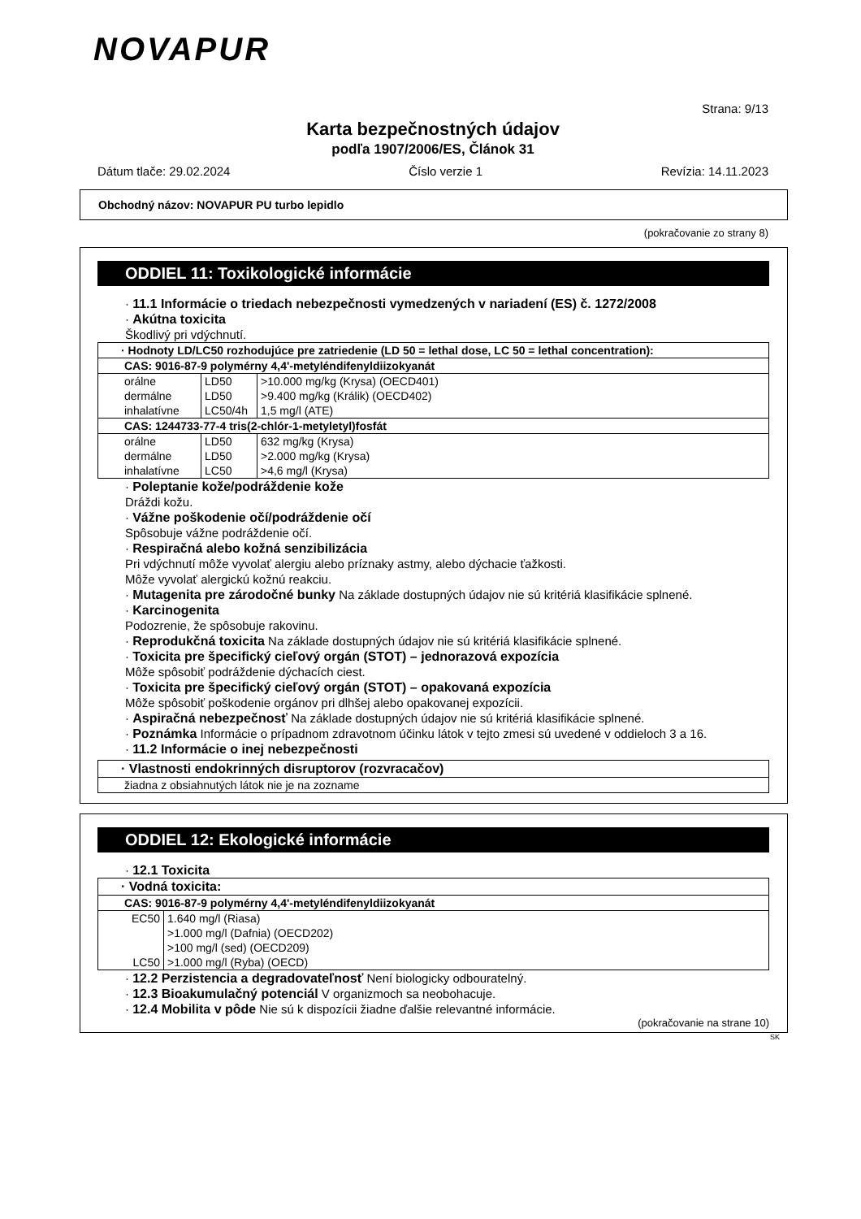NOVAPUR
Strana: 9/13
Karta bezpečnostných údajov
podľa 1907/2006/ES, Článok 31
Dátum tlače: 29.02.2024 Číslo verzie 1 Revízia: 14.11.2023
Obchodný názov: NOVAPUR PU turbo lepidlo
(pokračovanie zo strany 8)
ODDIEL 11: Toxikologické informácie
· 11.1 Informácie o triedach nebezpečnosti vymedzených v nariadení (ES) č. 1272/2008
· Akútna toxicita
Škodlivý pri vdýchnutí.
| · Hodnoty LD/LC50 rozhodujúce pre zatriedenie (LD 50 = lethal dose, LC 50 = lethal concentration): | | |
| CAS: 9016-87-9 polymérny 4,4'-metyléndifenyldiizokyanát | | |
| orálne | LD50 | >10.000 mg/kg (Krysa) (OECD401) |
| dermálne | LD50 | >9.400 mg/kg (Králik) (OECD402) |
| inhalatívne | LC50/4h | 1,5 mg/l (ATE) |
| CAS: 1244733-77-4 tris(2-chlór-1-metyletyl)fosfát | | |
| orálne | LD50 | 632 mg/kg (Krysa) |
| dermálne | LD50 | >2.000 mg/kg (Krysa) |
| inhalatívne | LC50 | >4,6 mg/l (Krysa) |
· Poleptanie kože/podráždenie kože
Dráždi kožu.
· Vážne poškodenie očí/podráždenie očí
Spôsobuje vážne podráždenie očí.
· Respiračná alebo kožná senzibilizácia
Pri vdýchnutí môže vyvolať alergiu alebo príznaky astmy, alebo dýchacie ťažkosti.
Môže vyvolať alergickú kožnú reakciu.
· Mutagenita pre zárodočné bunky Na základe dostupných údajov nie sú kritériá klasifikácie splnené.
· Karcinogenita
Podozrenie, že spôsobuje rakovinu.
· Reprodukčná toxicita Na základe dostupných údajov nie sú kritériá klasifikácie splnené.
· Toxicita pre špecifický cieľový orgán (STOT) – jednorazová expozícia
Môže spôsobiť podráždenie dýchacích ciest.
· Toxicita pre špecifický cieľový orgán (STOT) – opakovaná expozícia
Môže spôsobiť poškodenie orgánov pri dlhšej alebo opakovanej expozícii.
· Aspiračná nebezpečnosť Na základe dostupných údajov nie sú kritériá klasifikácie splnené.
· Poznámka Informácie o prípadnom zdravotnom účinku látok v tejto zmesi sú uvedené v oddieloch 3 a 16.
· 11.2 Informácie o inej nebezpečnosti
| · Vlastnosti endokrinných disruptorov (rozvracačov) |
| žiadna z obsiahnutých látok nie je na zozname |
ODDIEL 12: Ekologické informácie
· 12.1 Toxicita
| · Vodná toxicita: | |
| CAS: 9016-87-9 polymérny 4,4'-metyléndifenyldiizokyanát | |
| EC50 | 1.640 mg/l (Riasa) |
| | >1.000 mg/l (Dafnia) (OECD202) |
| | >100 mg/l (sed) (OECD209) |
| LC50 | >1.000 mg/l (Ryba) (OECD) |
· 12.2 Perzistencia a degradovateľnosť Není biologicky odbouratelný.
· 12.3 Bioakumulačný potenciál V organizmoch sa neobohacuje.
· 12.4 Mobilita v pôde Nie sú k dispozícii žiadne ďalšie relevantné informácie.
(pokračovanie na strane 10)
SK